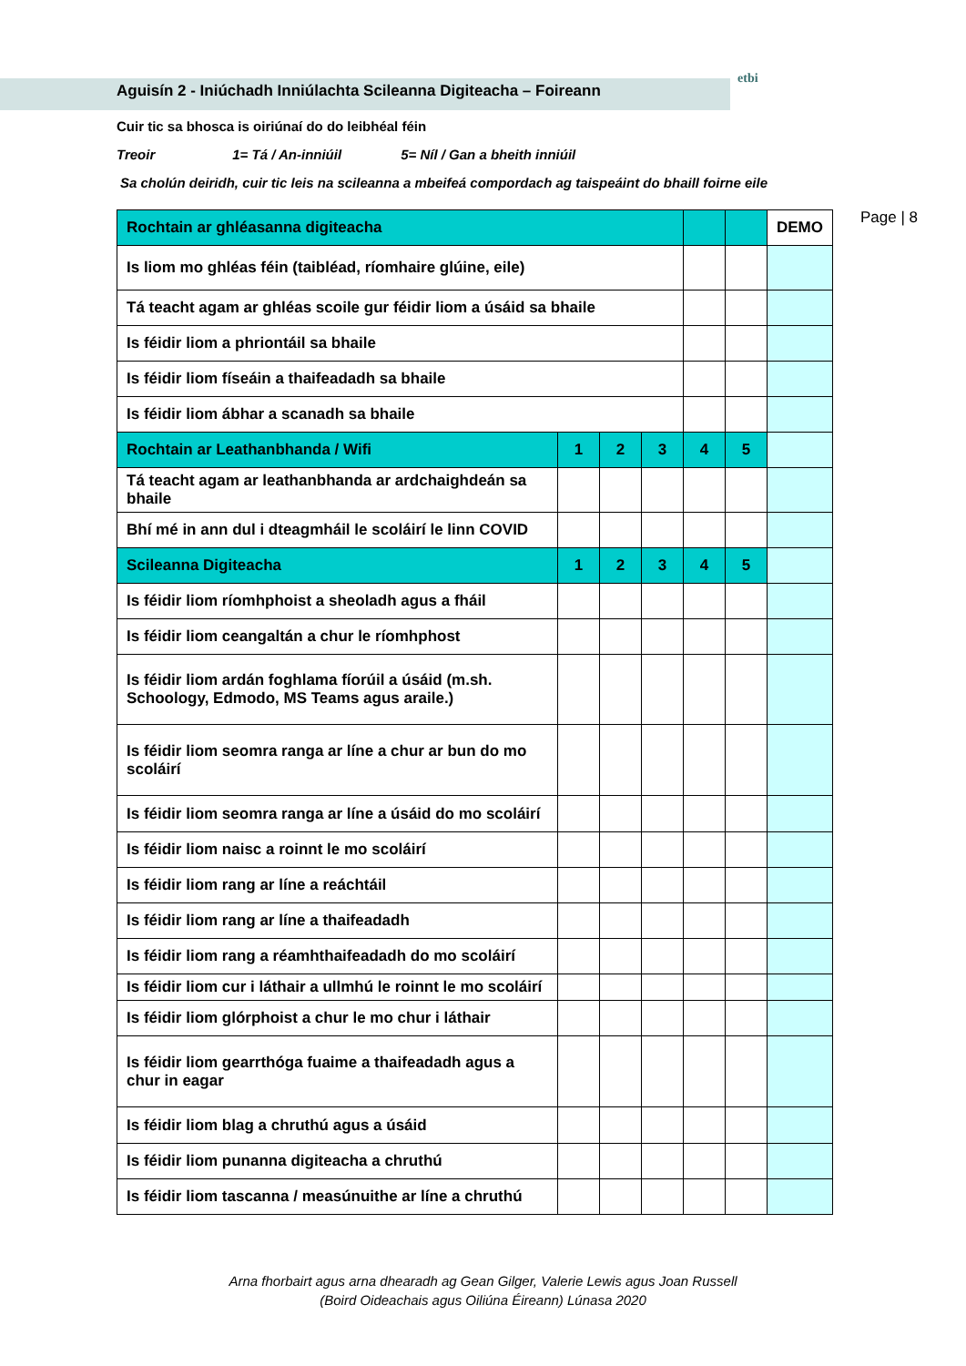etbi
Aguisín 2 - Iniúchadh Inniúlachta Scileanna Digiteacha – Foireann
Cuir tic sa bhosca is oiriúnaí do do leibhéal féin
Treoir 1= Tá / An-inniúil 5= Níl / Gan a bheith inniúil
Sa cholún deiridh, cuir tic leis na scileanna a mbeifeá compordach ag taispeáint do bhaill foirne eile
Page | 8
| Rochtain ar ghléasanna digiteacha | | | | | | DEMO |
| Is liom mo ghléas féin (taibléad, ríomhaire glúine, eile) | | | | | | |
| Tá teacht agam ar ghléas scoile gur féidir liom a úsáid sa bhaile | | | | | | |
| Is féidir liom a phriontáil sa bhaile | | | | | | |
| Is féidir liom físeáin a thaifeadadh sa bhaile | | | | | | |
| Is féidir liom ábhar a scanadh sa bhaile | | | | | | |
| Rochtain ar Leathanbhanda / Wifi | 1 | 2 | 3 | 4 | 5 | |
| Tá teacht agam ar leathanbhanda ar ardchaighdeán sa bhaile | | | | | | |
| Bhí mé in ann dul i dteagmháil le scoláirí le linn COVID | | | | | | |
| Scileanna Digiteacha | 1 | 2 | 3 | 4 | 5 | |
| Is féidir liom ríomhphoist a sheoladh agus a fháil | | | | | | |
| Is féidir liom ceangaltán a chur le ríomhphost | | | | | | |
| Is féidir liom ardán foghlama fíorúil a úsáid (m.sh. Schoology, Edmodo, MS Teams agus araile.) | | | | | | |
| Is féidir liom seomra ranga ar líne a chur ar bun do mo scoláirí | | | | | | |
| Is féidir liom seomra ranga ar líne a úsáid do mo scoláirí | | | | | | |
| Is féidir liom naisc a roinnt le mo scoláirí | | | | | | |
| Is féidir liom rang ar líne a reáchtáil | | | | | | |
| Is féidir liom rang ar líne a thaifeadadh | | | | | | |
| Is féidir liom rang a réamhthaifeadadh do mo scoláirí | | | | | | |
| Is féidir liom cur i láthair a ullmhú le roinnt le mo scoláirí | | | | | | |
| Is féidir liom glórphoist a chur le mo chur i láthair | | | | | | |
| Is féidir liom gearrthóga fuaime a thaifeadadh agus a chur in eagar | | | | | | |
| Is féidir liom blag a chruthú agus a úsáid | | | | | | |
| Is féidir liom punanna digiteacha a chruthú | | | | | | |
| Is féidir liom tascanna / measúnuithe ar líne a chruthú | | | | | | |
Arna fhorbairt agus arna dhearadh ag Gean Gilger, Valerie Lewis agus Joan Russell
(Boird Oideachais agus Oiliúna Éireann) Lúnasa 2020